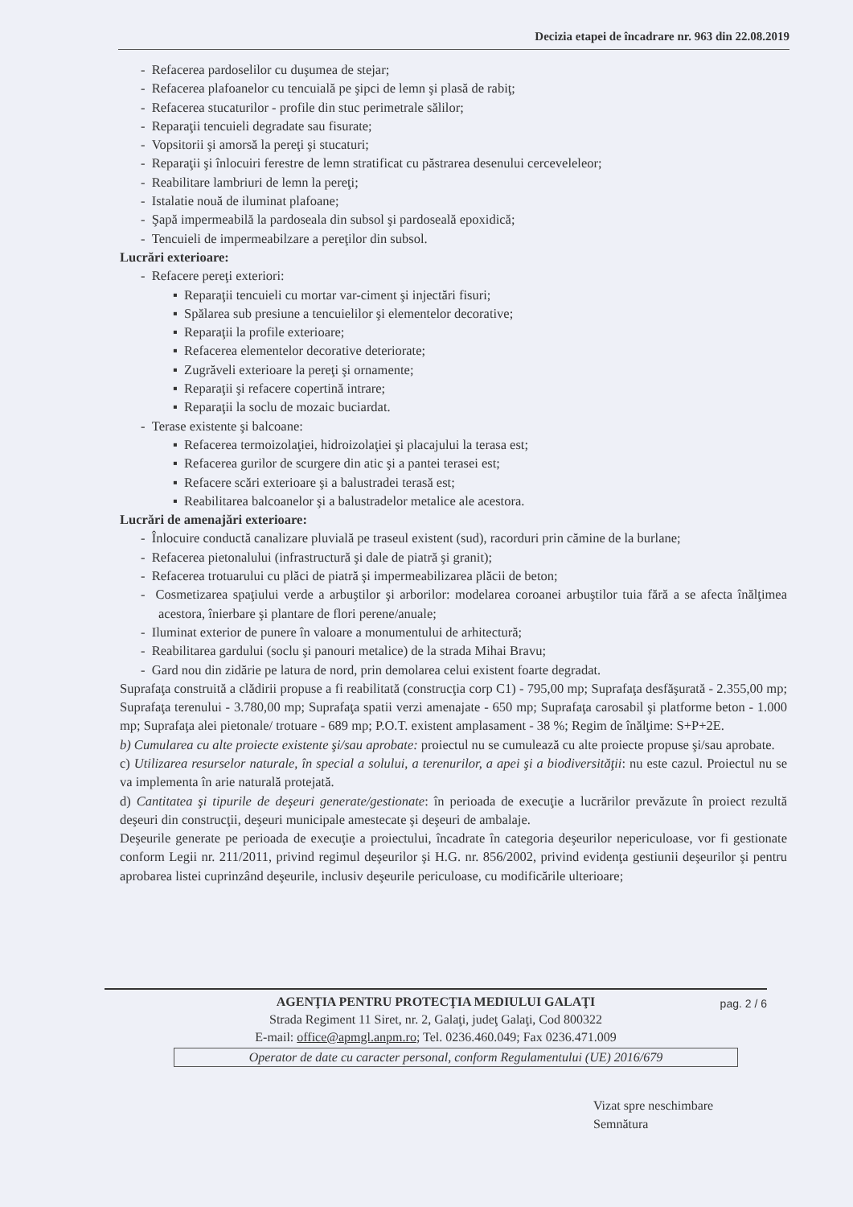Decizia etapei de încadrare nr. 963 din 22.08.2019
- Refacerea pardoselilor cu duşumea de stejar;
- Refacerea plafoanelor cu tencuială pe şipci de lemn şi plasă de rabiţ;
- Refacerea stucaturilor - profile din stuc perimetrale sălilor;
- Reparaţii tencuieli degradate sau fisurate;
- Vopsitorii şi amorsă la pereţi şi stucaturi;
- Reparaţii şi înlocuiri ferestre de lemn stratificat cu păstrarea desenului cerceveleleor;
- Reabilitare lambriuri de lemn la pereţi;
- Istalatie nouă de iluminat plafoane;
- Şapă impermeabilă la pardoseala din subsol şi pardoseală epoxidică;
- Tencuieli de impermeabilzare a pereţilor din subsol.
Lucrări exterioare:
- Refacere pereţi exteriori:
▪ Reparaţii tencuieli cu mortar var-ciment şi injectări fisuri;
▪ Spălarea sub presiune a tencuielilor şi elementelor decorative;
▪ Reparaţii la profile exterioare;
▪ Refacerea elementelor decorative deteriorate;
▪ Zugrăveli exterioare la pereţi şi ornamente;
▪ Reparaţii şi refacere copertină intrare;
▪ Reparaţii la soclu de mozaic buciardat.
- Terase existente şi balcoane:
▪ Refacerea termoizolaţiei, hidroizolaţiei şi placajului la terasa est;
▪ Refacerea gurilor de scurgere din atic şi a pantei terasei est;
▪ Refacere scări exterioare şi a balustradei terasă est;
▪ Reabilitarea balcoanelor şi a balustradelor metalice ale acestora.
Lucrări de amenajări exterioare:
- Înlocuire conductă canalizare pluvială pe traseul existent (sud), racorduri prin cămine de la burlane;
- Refacerea pietonalului (infrastructură şi dale de piatră şi granit);
- Refacerea trotuarului cu plăci de piatră şi impermeabilizarea plăcii de beton;
- Cosmetizarea spaţiului verde a arbuştilor şi arborilor: modelarea coroanei arbuştilor tuia fără a se afecta înălţimea acestora, înierbare şi plantare de flori perene/anuale;
- Iluminat exterior de punere în valoare a monumentului de arhitectură;
- Reabilitarea gardului (soclu şi panouri metalice) de la strada Mihai Bravu;
- Gard nou din zidărie pe latura de nord, prin demolarea celui existent foarte degradat.
Suprafaţa construită a clădirii propuse a fi reabilitată (construcţia corp C1) - 795,00 mp; Suprafaţa desfăşurată - 2.355,00 mp; Suprafaţa terenului - 3.780,00 mp; Suprafaţa spatii verzi amenajate - 650 mp; Suprafaţa carosabil şi platforme beton - 1.000 mp; Suprafaţa alei pietonale/ trotuare - 689 mp; P.O.T. existent amplasament - 38 %; Regim de înălţime: S+P+2E.
b) Cumularea cu alte proiecte existente şi/sau aprobate: proiectul nu se cumulează cu alte proiecte propuse şi/sau aprobate.
c) Utilizarea resurselor naturale, în special a solului, a terenurilor, a apei şi a biodiversităţii: nu este cazul. Proiectul nu se va implementa în arie naturală protejată.
d) Cantitatea şi tipurile de deşeuri generate/gestionate: în perioada de execuţie a lucrărilor prevăzute în proiect rezultă deşeuri din construcţii, deşeuri municipale amestecate şi deşeuri de ambalaje.
Deşeurile generate pe perioada de execuţie a proiectului, încadrate în categoria deşeurilor nepericuloase, vor fi gestionate conform Legii nr. 211/2011, privind regimul deşeurilor şi H.G. nr. 856/2002, privind evidenţa gestiunii deşeurilor şi pentru aprobarea listei cuprinzând deşeurile, inclusiv deşeurile periculoase, cu modificările ulterioare;
pag. 2 / 6 AGENŢIA PENTRU PROTECŢIA MEDIULUI GALAŢI
Strada Regiment 11 Siret, nr. 2, Galaţi, judeţ Galaţi, Cod 800322
E-mail: office@apmgl.anpm.ro; Tel. 0236.460.049; Fax 0236.471.009
Operator de date cu caracter personal, conform Regulamentului (UE) 2016/679
Vizat spre neschimbare
Semnătura